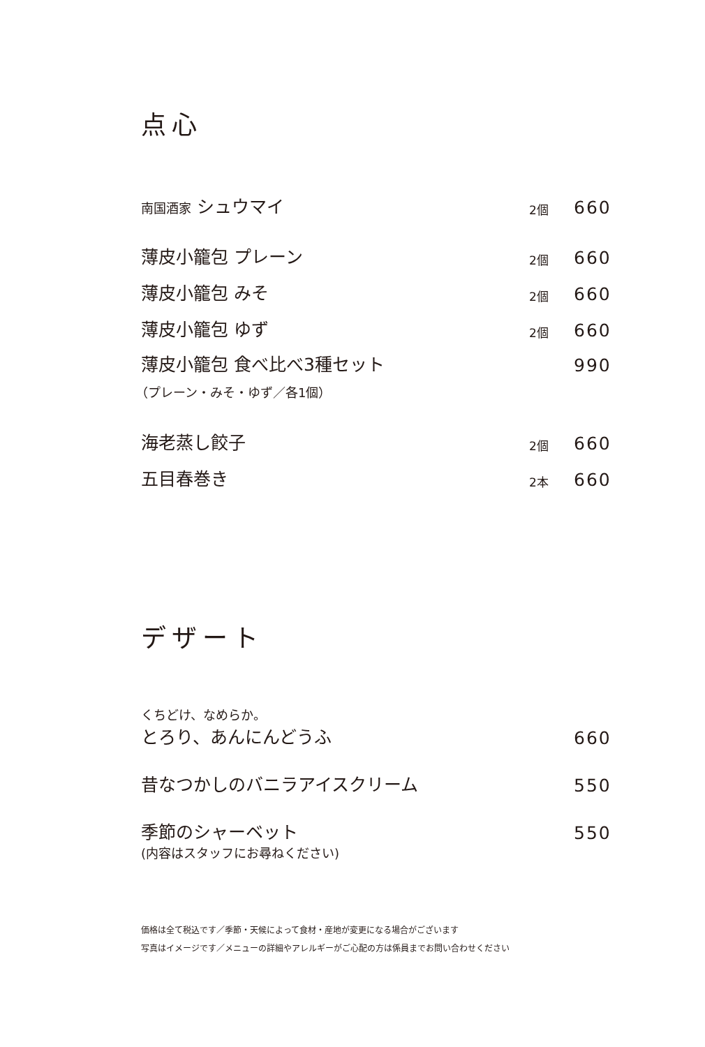点心
南国酒家 シュウマイ 2個 660
薄皮小籠包 プレーン 2個 660
薄皮小籠包 みそ 2個 660
薄皮小籠包 ゆず 2個 660
薄皮小籠包 食べ比べ3種セット 990
（プレーン・みそ・ゆず／各1個）
海老蒸し餃子 2個 660
五目春巻き 2本 660
デザート
くちどけ、なめらか。
とろり、あんにんどうふ 660
昔なつかしのバニラアイスクリーム 550
季節のシャーベット 550
(内容はスタッフにお尋ねください)
価格は全て税込です／季節・天候によって食材・産地が変更になる場合がございます
写真はイメージです／メニューの詳細やアレルギーがご心配の方は係員までお問い合わせください